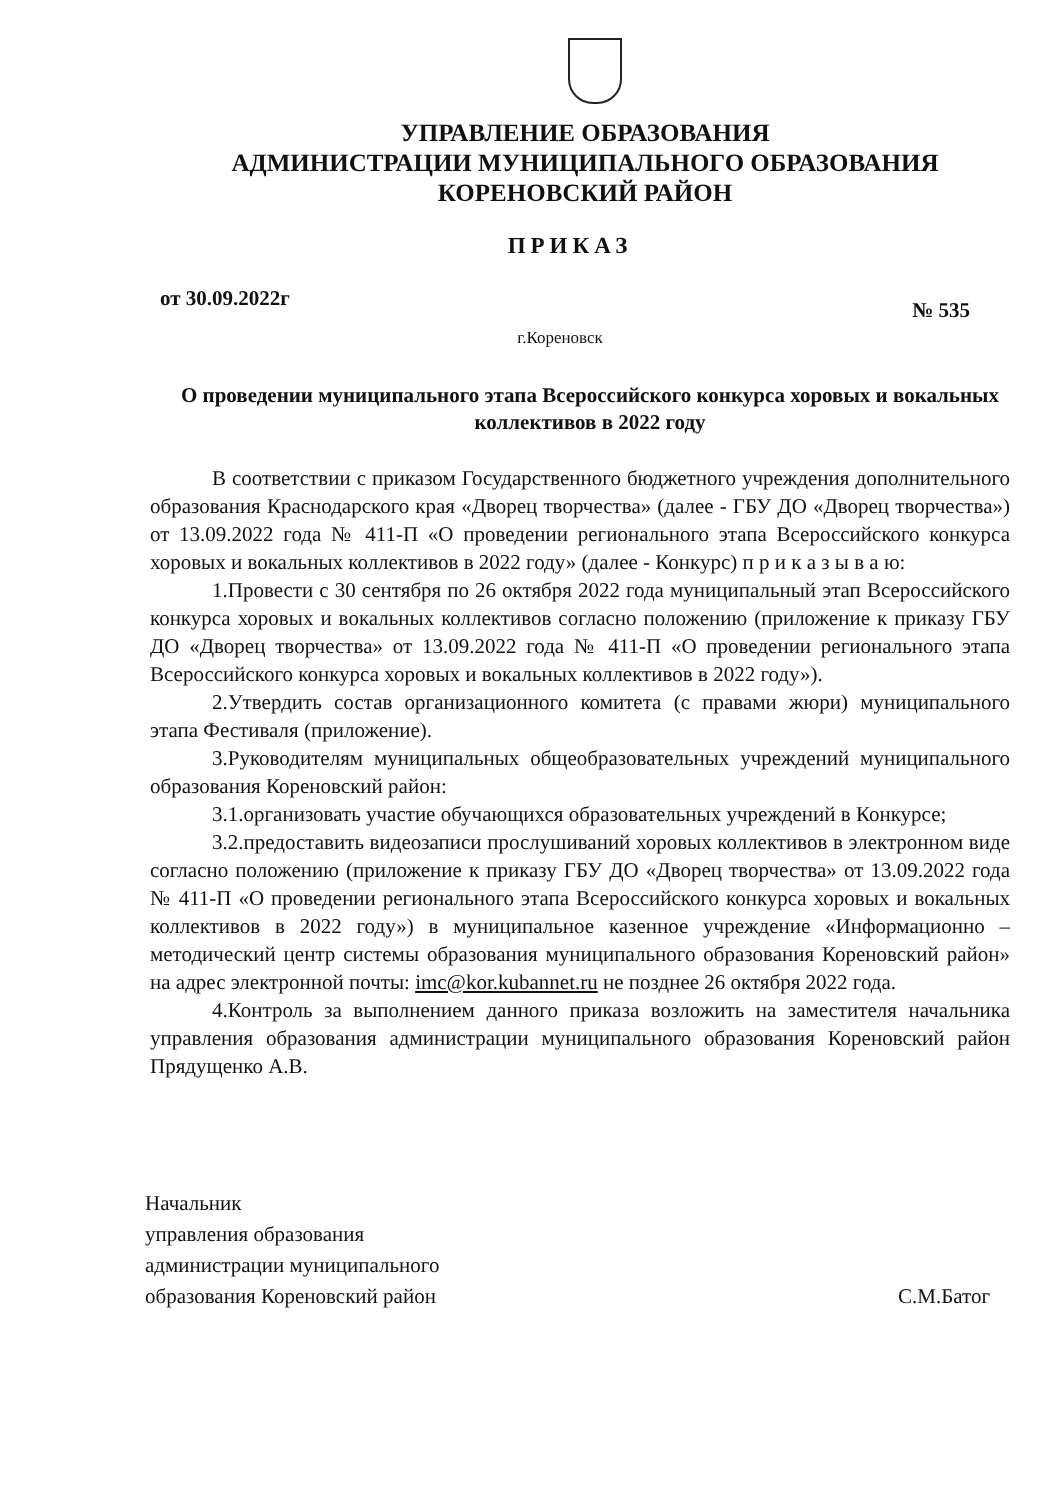УПРАВЛЕНИЕ ОБРАЗОВАНИЯ
АДМИНИСТРАЦИИ МУНИЦИПАЛЬНОГО ОБРАЗОВАНИЯ
КОРЕНОВСКИЙ РАЙОН
ПРИКАЗ
от 30.09.2022г № 535
г.Кореновск
О проведении муниципального этапа Всероссийского конкурса хоровых и вокальных коллективов в 2022 году
В соответствии с приказом Государственного бюджетного учреждения дополнительного образования Краснодарского края «Дворец творчества» (далее - ГБУ ДО «Дворец творчества») от 13.09.2022 года № 411-П «О проведении регионального этапа Всероссийского конкурса хоровых и вокальных коллективов в 2022 году» (далее - Конкурс) п р и к а з ы в а ю:
1.Провести с 30 сентября по 26 октября 2022 года муниципальный этап Всероссийского конкурса хоровых и вокальных коллективов согласно положению (приложение к приказу ГБУ ДО «Дворец творчества» от 13.09.2022 года № 411-П «О проведении регионального этапа Всероссийского конкурса хоровых и вокальных коллективов в 2022 году»).
2.Утвердить состав организационного комитета (с правами жюри) муниципального этапа Фестиваля (приложение).
3.Руководителям муниципальных общеобразовательных учреждений муниципального образования Кореновский район:
3.1.организовать участие обучающихся образовательных учреждений в Конкурсе;
3.2.предоставить видеозаписи прослушиваний хоровых коллективов в электронном виде согласно положению (приложение к приказу ГБУ ДО «Дворец творчества» от 13.09.2022 года № 411-П «О проведении регионального этапа Всероссийского конкурса хоровых и вокальных коллективов в 2022 году») в муниципальное казенное учреждение «Информационно – методический центр системы образования муниципального образования Кореновский район» на адрес электронной почты: imc@kor.kubannet.ru не позднее 26 октября 2022 года.
4.Контроль за выполнением данного приказа возложить на заместителя начальника управления образования администрации муниципального образования Кореновский район Прядущенко А.В.
Начальник
управления образования
администрации муниципального
образования Кореновский район
С.М.Батог